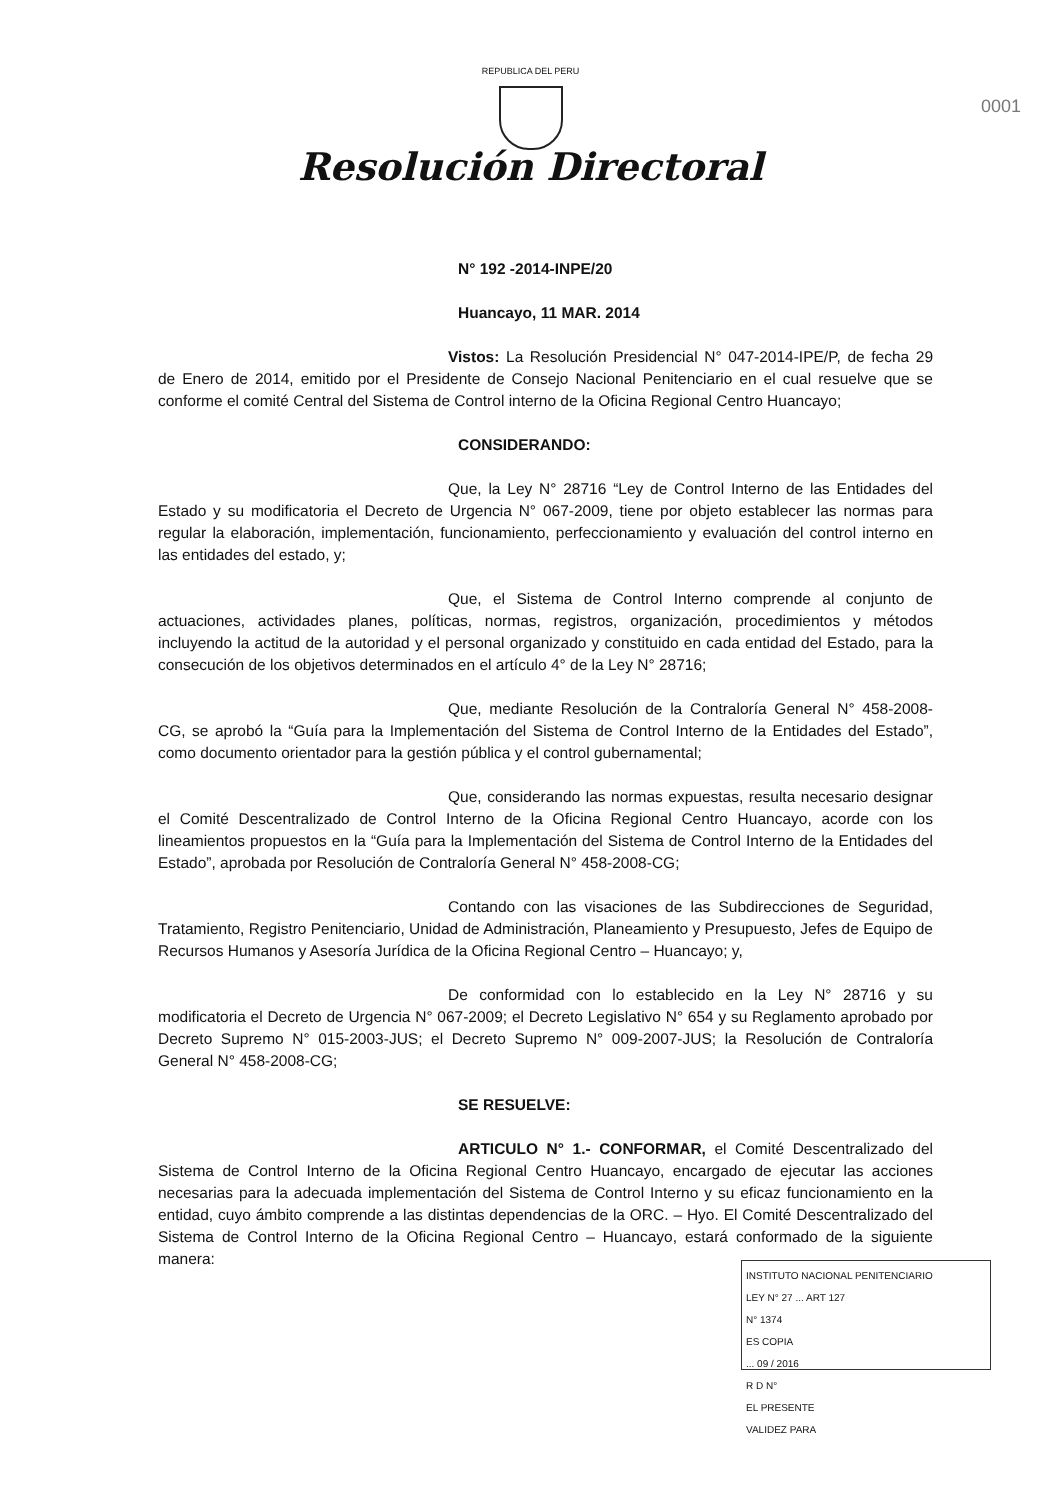REPUBLICA DEL PERU
Resolución Directoral
0001
N° 192 -2014-INPE/20
Huancayo, 11 MAR. 2014
Vistos: La Resolución Presidencial N° 047-2014-IPE/P, de fecha 29 de Enero de 2014, emitido por el Presidente de Consejo Nacional Penitenciario en el cual resuelve que se conforme el comité Central del Sistema de Control interno de la Oficina Regional Centro Huancayo;
CONSIDERANDO:
Que, la Ley N° 28716 “Ley de Control Interno de las Entidades del Estado y su modificatoria el Decreto de Urgencia N° 067-2009, tiene por objeto establecer las normas para regular la elaboración, implementación, funcionamiento, perfeccionamiento y evaluación del control interno en las entidades del estado, y;
Que, el Sistema de Control Interno comprende al conjunto de actuaciones, actividades planes, políticas, normas, registros, organización, procedimientos y métodos incluyendo la actitud de la autoridad y el personal organizado y constituido en cada entidad del Estado, para la consecución de los objetivos determinados en el artículo 4° de la Ley N° 28716;
Que, mediante Resolución de la Contraloría General N° 458-2008-CG, se aprobó la “Guía para la Implementación del Sistema de Control Interno de la Entidades del Estado”, como documento orientador para la gestión pública y el control gubernamental;
Que, considerando las normas expuestas, resulta necesario designar el Comité Descentralizado de Control Interno de la Oficina Regional Centro Huancayo, acorde con los lineamientos propuestos en la “Guía para la Implementación del Sistema de Control Interno de la Entidades del Estado”, aprobada por Resolución de Contraloría General N° 458-2008-CG;
Contando con las visaciones de las Subdirecciones de Seguridad, Tratamiento, Registro Penitenciario, Unidad de Administración, Planeamiento y Presupuesto, Jefes de Equipo de Recursos Humanos y Asesoría Jurídica de la Oficina Regional Centro – Huancayo; y,
De conformidad con lo establecido en la Ley N° 28716 y su modificatoria el Decreto de Urgencia N° 067-2009; el Decreto Legislativo N° 654 y su Reglamento aprobado por Decreto Supremo N° 015-2003-JUS; el Decreto Supremo N° 009-2007-JUS; la Resolución de Contraloría General N° 458-2008-CG;
SE RESUELVE:
ARTICULO N° 1.- CONFORMAR, el Comité Descentralizado del Sistema de Control Interno de la Oficina Regional Centro Huancayo, encargado de ejecutar las acciones necesarias para la adecuada implementación del Sistema de Control Interno y su eficaz funcionamiento en la entidad, cuyo ámbito comprende a las distintas dependencias de la ORC. – Hyo. El Comité Descentralizado del Sistema de Control Interno de la Oficina Regional Centro – Huancayo, estará conformado de la siguiente manera:
INSTITUTO NACIONAL PENITENCIARIO
LEY N° 27 ... ART 127
N° 1374
ES COPIA
... 09 / 2016
R D N°
EL PRESENTE
VALIDEZ PARA